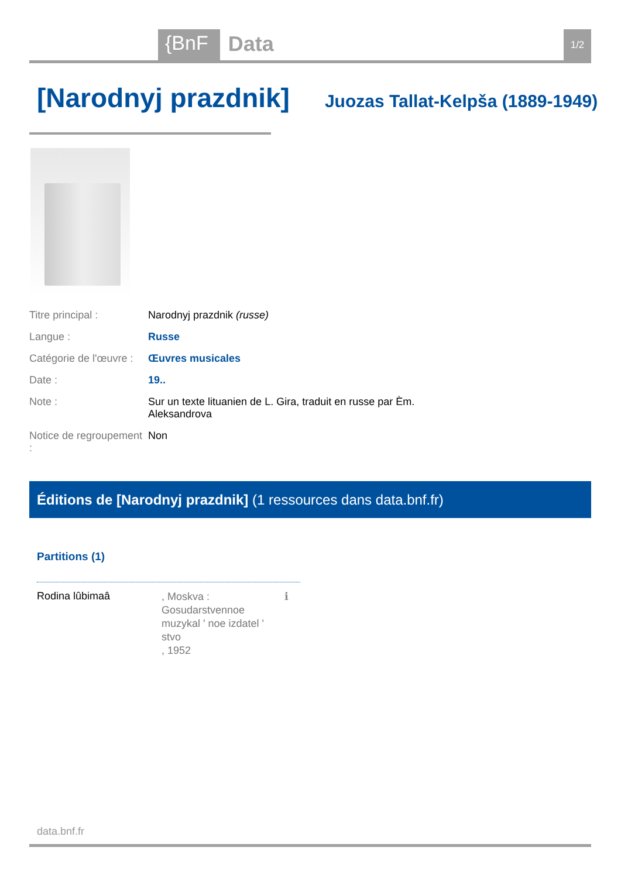{BnF Data 1/2
[Narodnyj prazdnik]
Juozas Tallat-Kelpša (1889-1949)
| Titre principal : | Narodnyj prazdnik (russe) |
| Langue : | Russe |
| Catégorie de l'œuvre : | Œuvres musicales |
| Date : | 19.. |
| Note : | Sur un texte lituanien de L. Gira, traduit en russe par Èm. Aleksandrova |
| Notice de regroupement : | Non |
Éditions de [Narodnyj prazdnik] (1 ressources dans data.bnf.fr)
Partitions (1)
Rodina lûbimaâ
, Moskva :
Gosudarstvennoe
muzykal ʹ noe izdatel ʹ stvo
, 1952
ℹ
data.bnf.fr